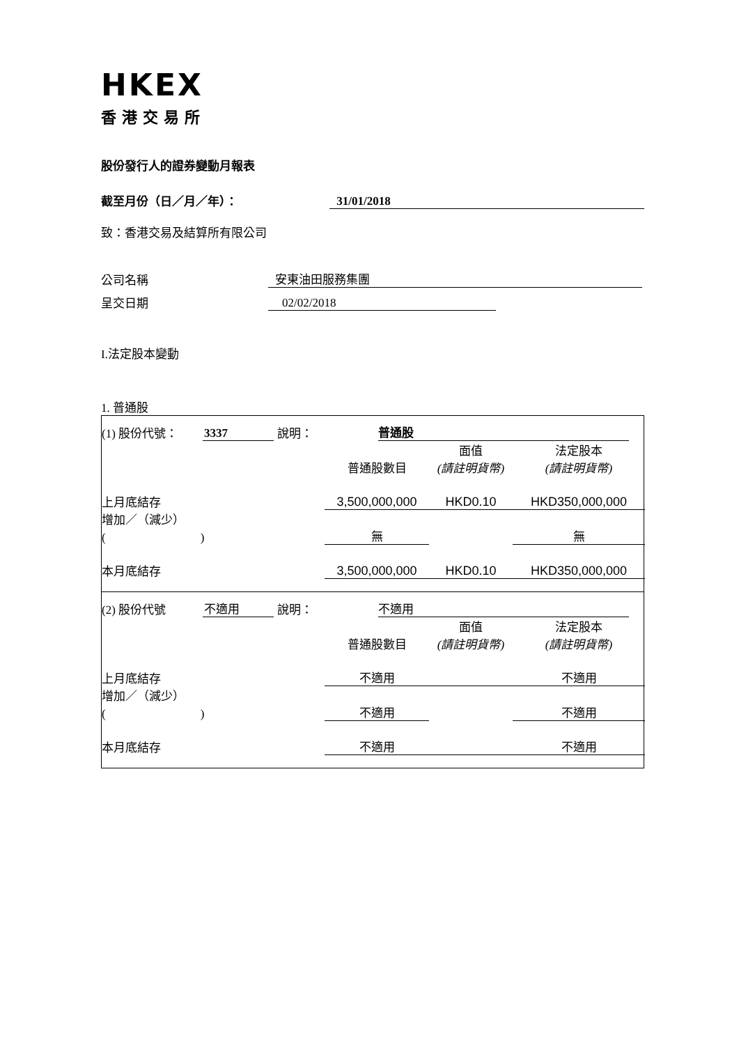HKEX
香港交易所
股份發行人的證券變動月報表
截至月份（日／月／年）： 31/01/2018
致：香港交易及結算所有限公司
公司名稱 安東油田服務集團
呈交日期 02/02/2018
I.法定股本變動
1. 普通股
(1) 股份代號： 3337 說明： 普通股
| | 普通股數目 | 面值 (請註明貨幣) | 法定股本 (請註明貨幣) |
| 上月底結存 | 3,500,000,000 | HKD0.10 | HKD350,000,000 |
| 增加／（減少） ( ) | 無 | | 無 |
| 本月底結存 | 3,500,000,000 | HKD0.10 | HKD350,000,000 |
(2) 股份代號 不適用 說明： 不適用
| | 普通股數目 | 面值 (請註明貨幣) | 法定股本 (請註明貨幣) |
| 上月底結存 | 不適用 | | 不適用 |
| 增加／（減少） ( ) | 不適用 | | 不適用 |
| 本月底結存 | 不適用 | | 不適用 |